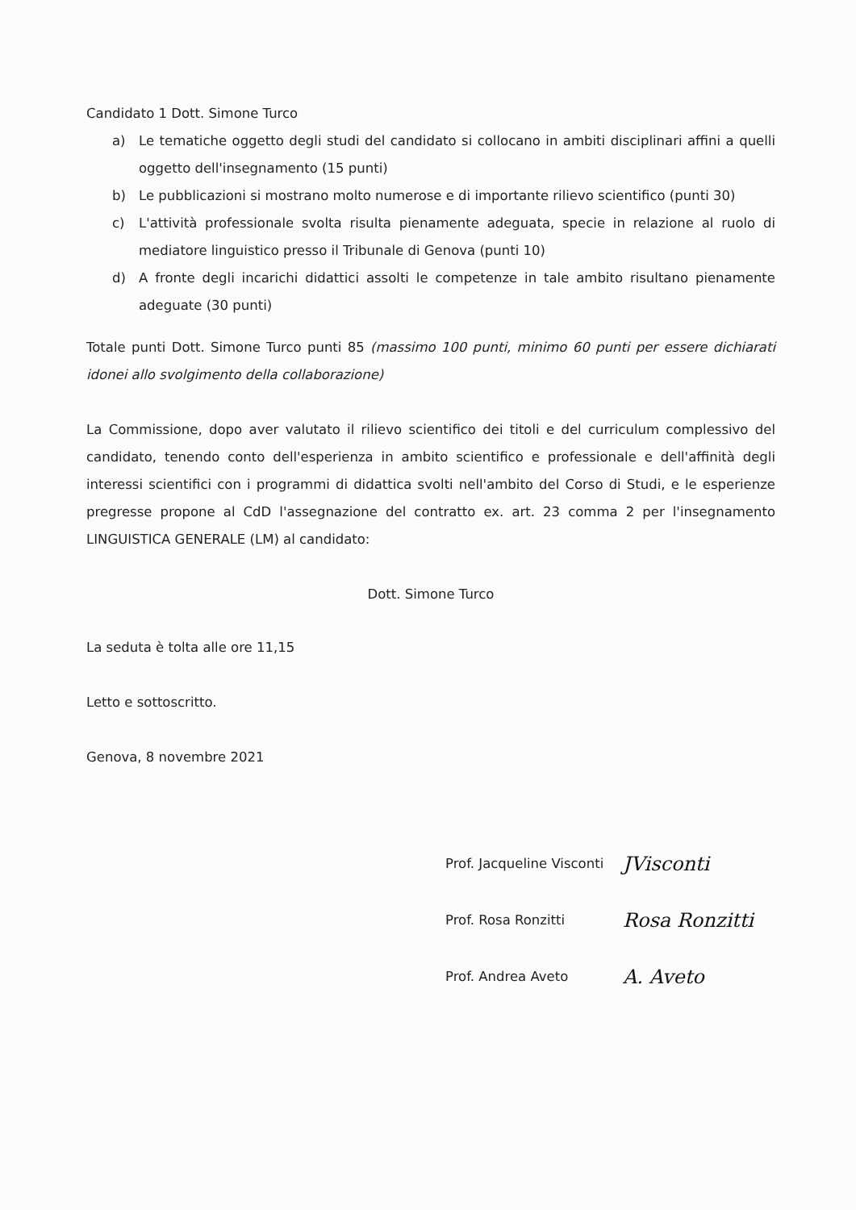Candidato 1 Dott. Simone Turco
a) Le tematiche oggetto degli studi del candidato si collocano in ambiti disciplinari affini a quelli oggetto dell'insegnamento (15 punti)
b) Le pubblicazioni si mostrano molto numerose e di importante rilievo scientifico (punti 30)
c) L'attività professionale svolta risulta pienamente adeguata, specie in relazione al ruolo di mediatore linguistico presso il Tribunale di Genova (punti 10)
d) A fronte degli incarichi didattici assolti le competenze in tale ambito risultano pienamente adeguate (30 punti)
Totale punti Dott. Simone Turco punti 85 (massimo 100 punti, minimo 60 punti per essere dichiarati idonei allo svolgimento della collaborazione)
La Commissione, dopo aver valutato il rilievo scientifico dei titoli e del curriculum complessivo del candidato, tenendo conto dell'esperienza in ambito scientifico e professionale e dell'affinità degli interessi scientifici con i programmi di didattica svolti nell'ambito del Corso di Studi, e le esperienze pregresse propone al CdD l'assegnazione del contratto ex. art. 23 comma 2 per l'insegnamento LINGUISTICA GENERALE (LM) al candidato:
Dott. Simone Turco
La seduta è tolta alle ore 11,15
Letto e sottoscritto.
Genova, 8 novembre 2021
Prof. Jacqueline Visconti JVisconti
Prof. Rosa Ronzitti Rosa Ronzitti
Prof. Andrea Aveto A. Aveto